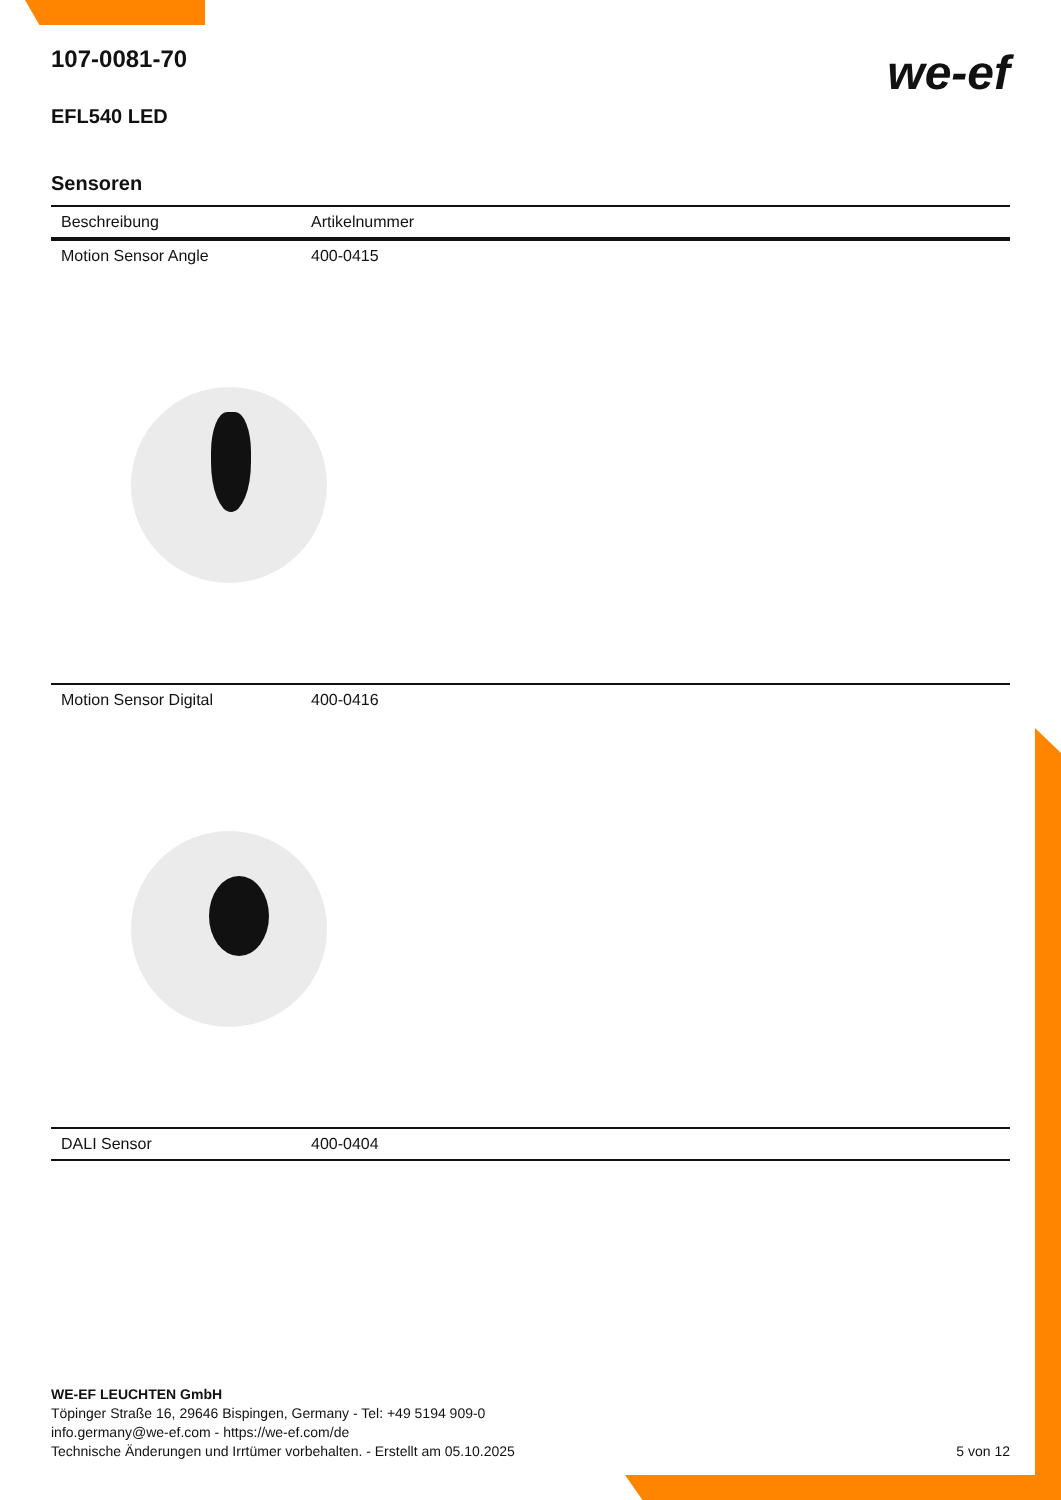we-ef
107-0081-70
EFL540 LED
Sensoren
| Beschreibung | Artikelnummer |
| --- | --- |
| Motion Sensor Angle | 400-0415 |
| Motion Sensor Digital | 400-0416 |
| DALI Sensor | 400-0404 |
WE-EF LEUCHTEN GmbH
Töpinger Straße 16, 29646 Bispingen, Germany - Tel: +49 5194 909-0
info.germany@we-ef.com - https://we-ef.com/de
Technische Änderungen und Irrtümer vorbehalten. - Erstellt am 05.10.2025 5 von 12